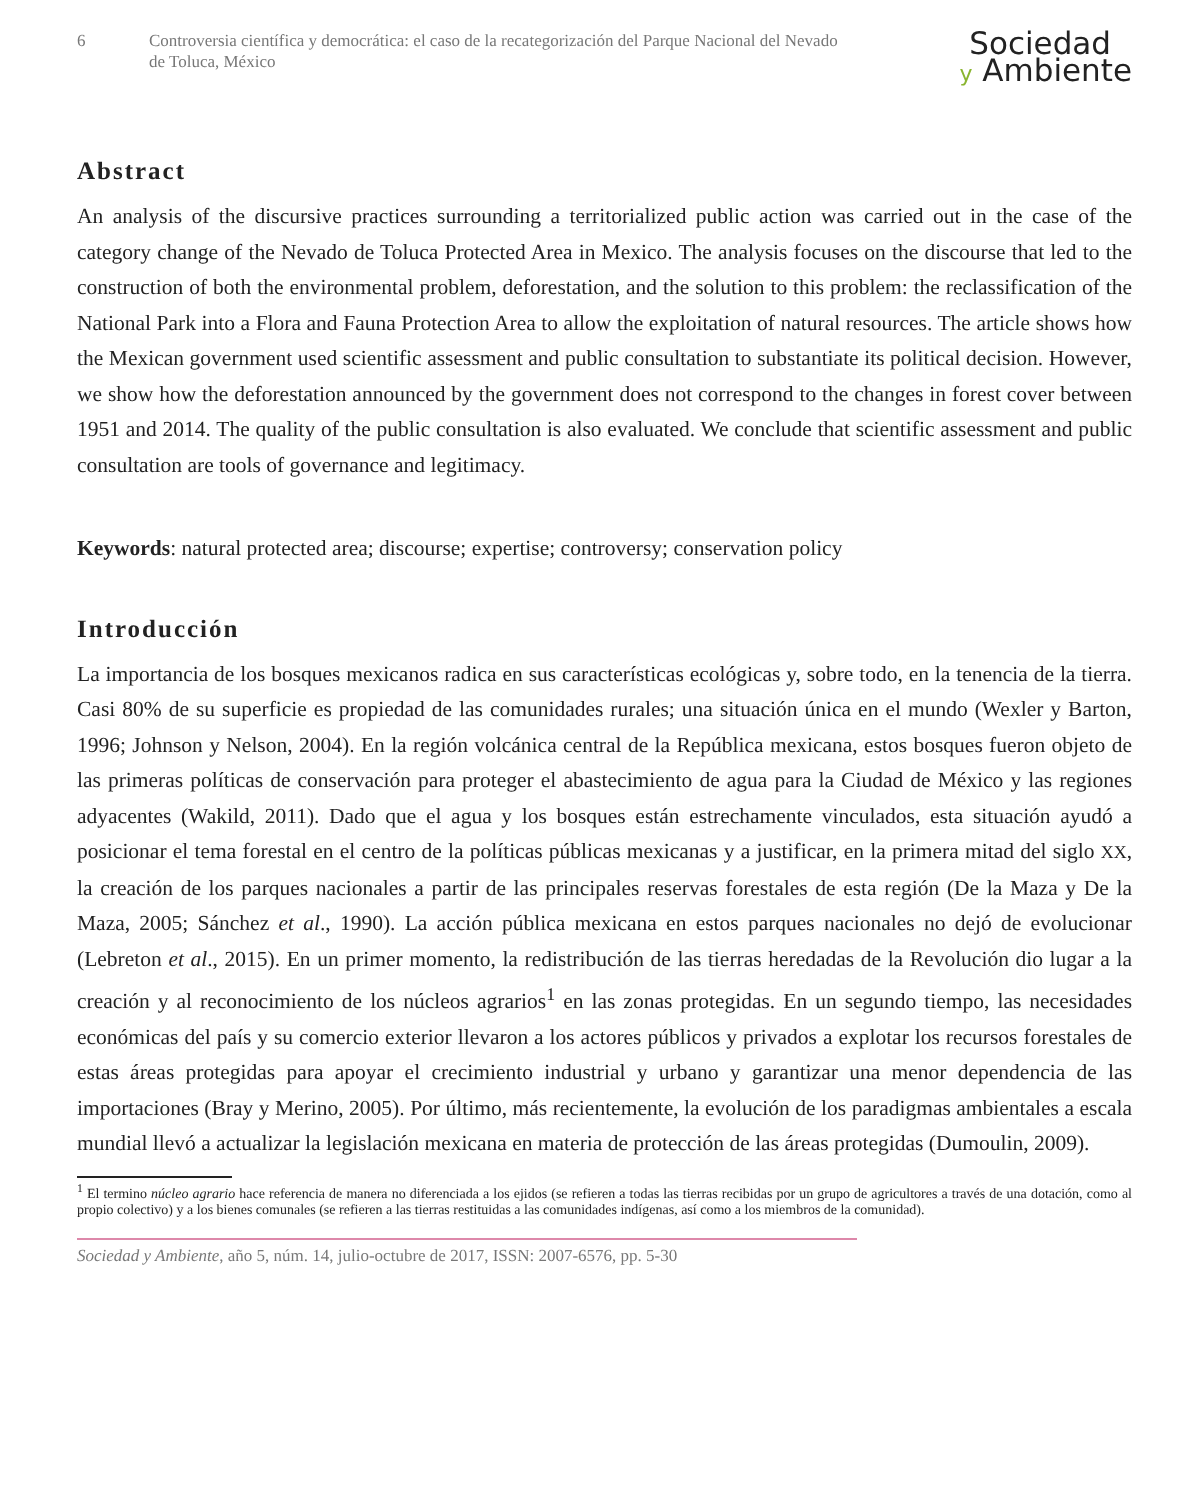6 Controversia científica y democrática: el caso de la recategorización del Parque Nacional del Nevado de Toluca, México
Sociedad
y Ambiente
Abstract
An analysis of the discursive practices surrounding a territorialized public action was carried out in the case of the category change of the Nevado de Toluca Protected Area in Mexico. The analysis focuses on the discourse that led to the construction of both the environmental problem, deforestation, and the solution to this problem: the reclassification of the National Park into a Flora and Fauna Protection Area to allow the exploitation of natural resources. The article shows how the Mexican government used scientific assessment and public consultation to substantiate its political decision. However, we show how the deforestation announced by the government does not correspond to the changes in forest cover between 1951 and 2014. The quality of the public consultation is also evaluated. We conclude that scientific assessment and public consultation are tools of governance and legitimacy.
Keywords: natural protected area; discourse; expertise; controversy; conservation policy
Introducción
La importancia de los bosques mexicanos radica en sus características ecológicas y, sobre todo, en la tenencia de la tierra. Casi 80% de su superficie es propiedad de las comunidades rurales; una situación única en el mundo (Wexler y Barton, 1996; Johnson y Nelson, 2004). En la región volcánica central de la República mexicana, estos bosques fueron objeto de las primeras políticas de conservación para proteger el abastecimiento de agua para la Ciudad de México y las regiones adyacentes (Wakild, 2011). Dado que el agua y los bosques están estrechamente vinculados, esta situación ayudó a posicionar el tema forestal en el centro de la políticas públicas mexicanas y a justificar, en la primera mitad del siglo XX, la creación de los parques nacionales a partir de las principales reservas forestales de esta región (De la Maza y De la Maza, 2005; Sánchez et al., 1990). La acción pública mexicana en estos parques nacionales no dejó de evolucionar (Lebreton et al., 2015). En un primer momento, la redistribución de las tierras heredadas de la Revolución dio lugar a la creación y al reconocimiento de los núcleos agrarios<sup>1</sup> en las zonas protegidas. En un segundo tiempo, las necesidades económicas del país y su comercio exterior llevaron a los actores públicos y privados a explotar los recursos forestales de estas áreas protegidas para apoyar el crecimiento industrial y urbano y garantizar una menor dependencia de las importaciones (Bray y Merino, 2005). Por último, más recientemente, la evolución de los paradigmas ambientales a escala mundial llevó a actualizar la legislación mexicana en materia de protección de las áreas protegidas (Dumoulin, 2009).
<sup>1</sup> El termino núcleo agrario hace referencia de manera no diferenciada a los ejidos (se refieren a todas las tierras recibidas por un grupo de agricultores a través de una dotación, como al propio colectivo) y a los bienes comunales (se refieren a las tierras restituidas a las comunidades indígenas, así como a los miembros de la comunidad).
Sociedad y Ambiente, año 5, núm. 14, julio-octubre de 2017, ISSN: 2007-6576, pp. 5-30